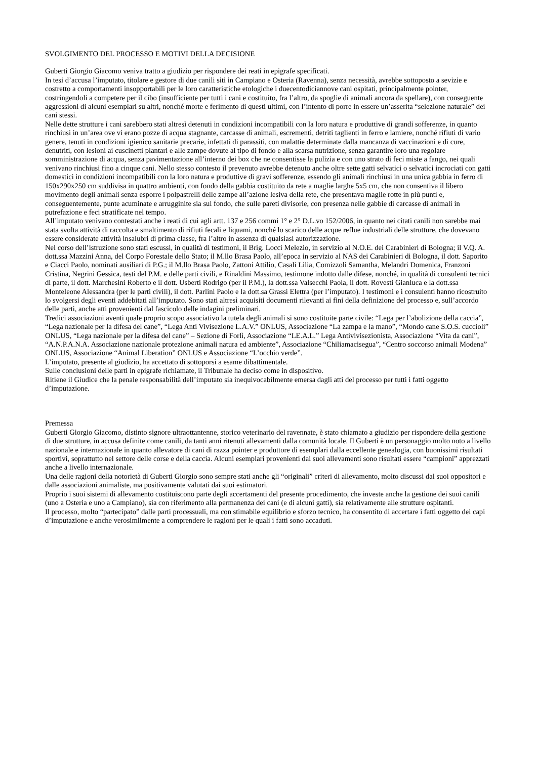SVOLGIMENTO DEL PROCESSO E MOTIVI DELLA DECISIONE
Guberti Giorgio Giacomo veniva tratto a giudizio per rispondere dei reati in epigrafe specificati.
In tesi d’accusa l’imputato, titolare e gestore di due canili siti in Campiano e Osteria (Ravenna), senza necessità, avrebbe sottoposto a sevizie e costretto a comportamenti insopportabili per le loro caratteristiche etologiche i duecentodiciannove cani ospitati, principalmente pointer, costringendoli a competere per il cibo (insufficiente per tutti i cani e costituito, fra l’altro, da spoglie di animali ancora da spellare), con conseguente aggressioni di alcuni esemplari su altri, nonché morte e ferimento di questi ultimi, con l’intento di porre in essere un’asserita “selezione naturale” dei cani stessi.
Nelle dette strutture i cani sarebbero stati altresì detenuti in condizioni incompatibili con la loro natura e produttive di grandi sofferenze, in quanto rinchiusi in un’area ove vi erano pozze di acqua stagnante, carcasse di animali, escrementi, detriti taglienti in ferro e lamiere, nonché rifiuti di vario genere, tenuti in condizioni igienico sanitarie precarie, infettati di parassiti, con malattie determinate dalla mancanza di vaccinazioni e di cure, denutriti, con lesioni ai cuscinetti plantari e alle zampe dovute al tipo di fondo e alla scarsa nutrizione, senza garantire loro una regolare somministrazione di acqua, senza pavimentazione all’interno dei box che ne consentisse la pulizia e con uno strato di feci miste a fango, nei quali venivano rinchiusi fino a cinque cani. Nello stesso contesto il prevenuto avrebbe detenuto anche oltre sette gatti selvatici o selvatici incrociati con gatti domestici in condizioni incompatibili con la loro natura e produttive di gravi sofferenze, essendo gli animali rinchiusi in una unica gabbia in ferro di 150x290x250 cm suddivisa in quattro ambienti, con fondo della gabbia costituito da rete a maglie larghe 5x5 cm, che non consentiva il libero movimento degli animali senza esporre i polpastrelli delle zampe all’azione lesiva della rete, che presentava maglie rotte in più punti e, conseguentemente, punte acuminate e arrugginite sia sul fondo, che sulle pareti divisorie, con presenza nelle gabbie di carcasse di animali in putrefazione e feci stratificate nel tempo.
All’imputato venivano contestati anche i reati di cui agli artt. 137 e 256 commi 1° e 2° D.L.vo 152/2006, in quanto nei citati canili non sarebbe mai stata svolta attività di raccolta e smaltimento di rifiuti fecali e liquami, nonché lo scarico delle acque reflue industriali delle strutture, che dovevano essere considerate attività insalubri di prima classe, fra l’altro in assenza di qualsiasi autorizzazione.
Nel corso dell’istruzione sono stati escussi, in qualità di testimoni, il Brig. Locci Melezio, in servizio al N.O.E. dei Carabinieri di Bologna; il V.Q. A. dott.ssa Mazzini Anna, del Corpo Forestale dello Stato; il M.llo Brasa Paolo, all’epoca in servizio al NAS dei Carabinieri di Bologna, il dott. Saporito e Ciacci Paolo, nominati ausiliari di P.G.; il M.llo Brasa Paolo, Zattoni Attilio, Casali Lilia, Comizzoli Samantha, Melandri Domenica, Franzoni Cristina, Negrini Gessica, testi del P.M. e delle parti civili, e Rinaldini Massimo, testimone indotto dalle difese, nonché, in qualità di consulenti tecnici di parte, il dott. Marchesini Roberto e il dott. Usberti Rodrigo (per il P.M.), la dott.ssa Valsecchi Paola, il dott. Rovesti Gianluca e la dott.ssa Monteleone Alessandra (per le parti civili), il dott. Parlini Paolo e la dott.sa Grassi Elettra (per l’imputato). I testimoni e i consulenti hanno ricostruito lo svolgersi degli eventi addebitati all’imputato. Sono stati altresì acquisiti documenti rilevanti ai fini della definizione del processo e, sull’accordo delle parti, anche atti provenienti dal fascicolo delle indagini preliminari.
Tredici associazioni aventi quale proprio scopo associativo la tutela degli animali si sono costituite parte civile: “Lega per l’abolizione della caccia”, “Lega nazionale per la difesa del cane”, “Lega Anti Vivisezione L.A.V.” ONLUS, Associazione “La zampa e la mano”, “Mondo cane S.O.S. cuccioli” ONLUS, “Lega nazionale per la difesa del cane” – Sezione di Forlì, Associazione “LE.A.L.” Lega Antivivisezionista, Associazione “Vita da cani”, “A.N.P.A.N.A. Associazione nazionale protezione animali natura ed ambiente”, Associazione “Chiliamacisegua”, “Centro soccorso animali Modena” ONLUS, Associazione “Animal Liberation” ONLUS e Associazione “L’occhio verde”.
L’imputato, presente al giudizio, ha accettato di sottoporsi a esame dibattimentale.
Sulle conclusioni delle parti in epigrafe richiamate, il Tribunale ha deciso come in dispositivo.
Ritiene il Giudice che la penale responsabilità dell’imputato sia inequivocabilmente emersa dagli atti del processo per tutti i fatti oggetto d’imputazione.
Premessa
Guberti Giorgio Giacomo, distinto signore ultraottantenne, storico veterinario del ravennate, è stato chiamato a giudizio per rispondere della gestione di due strutture, in accusa definite come canili, da tanti anni ritenuti allevamenti dalla comunità locale. Il Guberti è un personaggio molto noto a livello nazionale e internazionale in quanto allevatore di cani di razza pointer e produttore di esemplari dalla eccellente genealogia, con buonissimi risultati sportivi, soprattutto nel settore delle corse e della caccia. Alcuni esemplari provenienti dai suoi allevamenti sono risultati essere “campioni” apprezzati anche a livello internazionale.
Una delle ragioni della notorietà di Guberti Giorgio sono sempre stati anche gli “originali” criteri di allevamento, molto discussi dai suoi oppositori e dalle associazioni animaliste, ma positivamente valutati dai suoi estimatori.
Proprio i suoi sistemi di allevamento costituiscono parte degli accertamenti del presente procedimento, che investe anche la gestione dei suoi canili (uno a Osteria e uno a Campiano), sia con riferimento alla permanenza dei cani (e di alcuni gatti), sia relativamente alle strutture ospitanti.
Il processo, molto “partecipato” dalle parti processuali, ma con stimabile equilibrio e sforzo tecnico, ha consentito di accertare i fatti oggetto dei capi d’imputazione e anche verosimilmente a comprendere le ragioni per le quali i fatti sono accaduti.